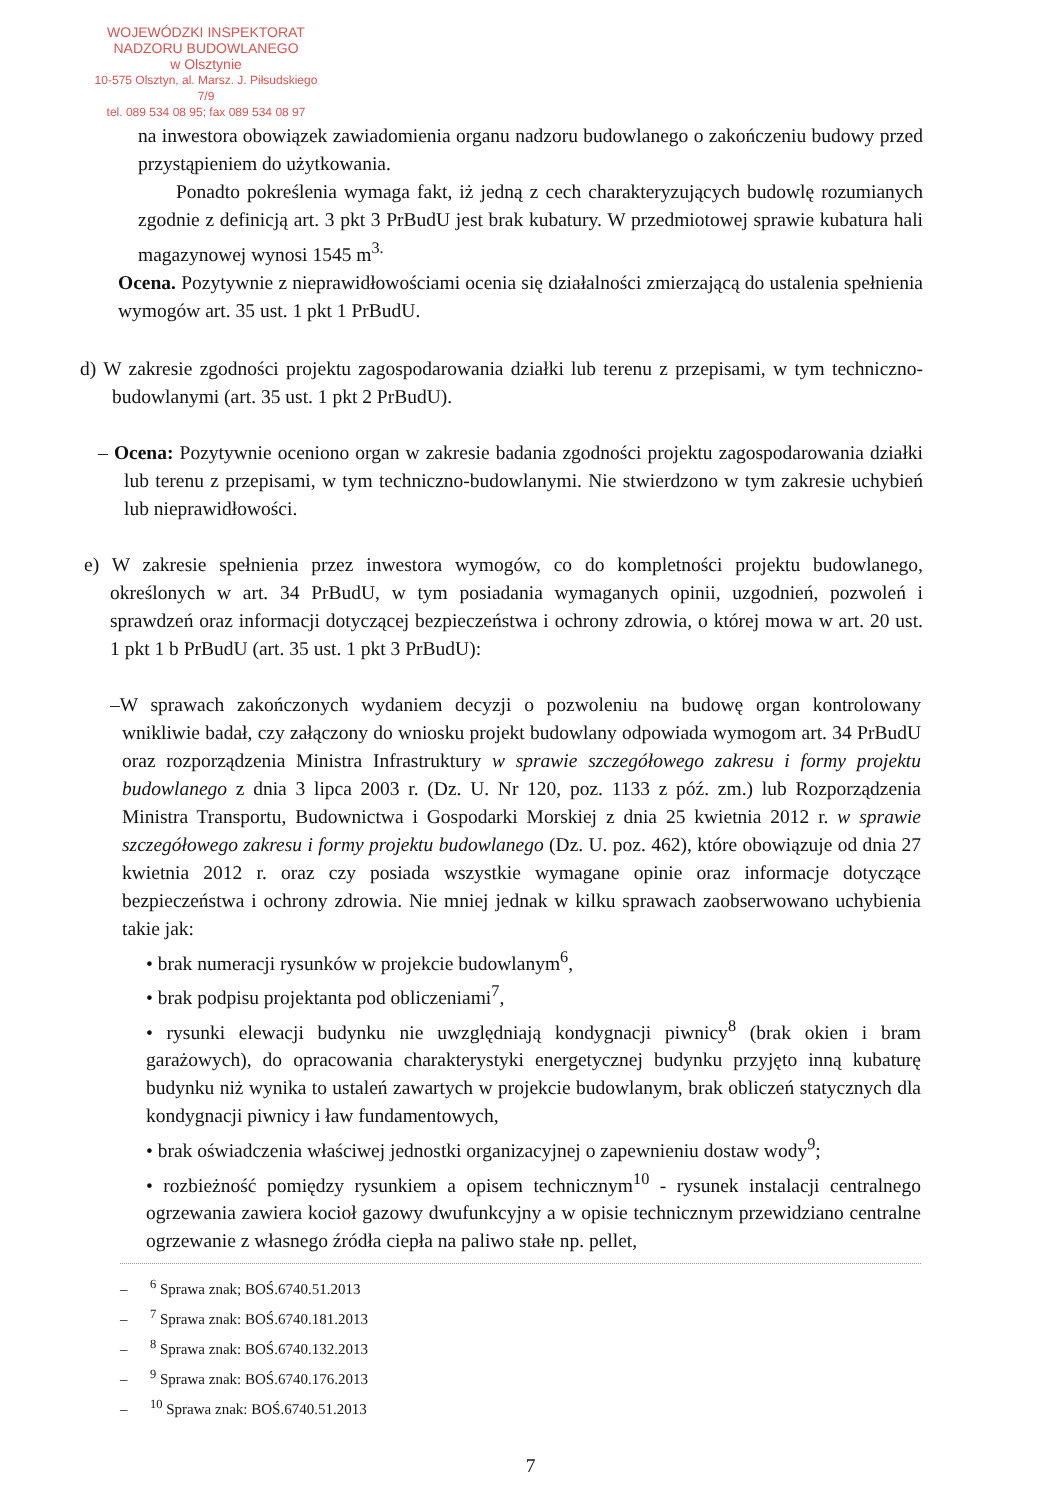WOJEWÓDZKI INSPEKTORAT
NADZORU BUDOWLANEGO
w Olsztynie
10-575 Olsztyn, al. Marsz. J. Piłsudskiego 7/9
tel. 089 534 08 95; fax 089 534 08 97
na inwestora obowiązek zawiadomienia organu nadzoru budowlanego o zakończeniu budowy przed przystąpieniem do użytkowania.
Ponadto pokreślenia wymaga fakt, iż jedną z cech charakteryzujących budowlę rozumianych zgodnie z definicją art. 3 pkt 3 PrBudU jest brak kubatury. W przedmiotowej sprawie kubatura hali magazynowej wynosi 1545 m<sup>3.</sup>
Ocena. Pozytywnie z nieprawidłowościami ocenia się działalności zmierzającą do ustalenia spełnienia wymogów art. 35 ust. 1 pkt 1 PrBudU.
d) W zakresie zgodności projektu zagospodarowania działki lub terenu z przepisami, w tym techniczno-budowlanymi (art. 35 ust. 1 pkt 2 PrBudU).
– Ocena: Pozytywnie oceniono organ w zakresie badania zgodności projektu zagospodarowania działki lub terenu z przepisami, w tym techniczno-budowlanymi. Nie stwierdzono w tym zakresie uchybień lub nieprawidłowości.
e) W zakresie spełnienia przez inwestora wymogów, co do kompletności projektu budowlanego, określonych w art. 34 PrBudU, w tym posiadania wymaganych opinii, uzgodnień, pozwoleń i sprawdzeń oraz informacji dotyczącej bezpieczeństwa i ochrony zdrowia, o której mowa w art. 20 ust. 1 pkt 1 b PrBudU (art. 35 ust. 1 pkt 3 PrBudU):
–W sprawach zakończonych wydaniem decyzji o pozwoleniu na budowę organ kontrolowany wnikliwie badał, czy załączony do wniosku projekt budowlany odpowiada wymogom art. 34 PrBudU oraz rozporządzenia Ministra Infrastruktury w sprawie szczegółowego zakresu i formy projektu budowlanego z dnia 3 lipca 2003 r. (Dz. U. Nr 120, poz. 1133 z póź. zm.) lub Rozporządzenia Ministra Transportu, Budownictwa i Gospodarki Morskiej z dnia 25 kwietnia 2012 r. w sprawie szczegółowego zakresu i formy projektu budowlanego (Dz. U. poz. 462), które obowiązuje od dnia 27 kwietnia 2012 r. oraz czy posiada wszystkie wymagane opinie oraz informacje dotyczące bezpieczeństwa i ochrony zdrowia. Nie mniej jednak w kilku sprawach zaobserwowano uchybienia takie jak:
• brak numeracji rysunków w projekcie budowlanym<sup>6</sup>,
• brak podpisu projektanta pod obliczeniami<sup>7</sup>,
• rysunki elewacji budynku nie uwzględniają kondygnacji piwnicy<sup>8</sup> (brak okien i bram garażowych), do opracowania charakterystyki energetycznej budynku przyjęto inną kubaturę budynku niż wynika to ustaleń zawartych w projekcie budowlanym, brak obliczeń statycznych dla kondygnacji piwnicy i ław fundamentowych,
• brak oświadczenia właściwej jednostki organizacyjnej o zapewnieniu dostaw wody<sup>9</sup>;
• rozbieżność pomiędzy rysunkiem a opisem technicznym<sup>10</sup> - rysunek instalacji centralnego ogrzewania zawiera kocioł gazowy dwufunkcyjny a w opisie technicznym przewidziano centralne ogrzewanie z własnego źródła ciepła na paliwo stałe np. pellet,
– <sup>6</sup> Sprawa znak; BOŚ.6740.51.2013
– <sup>7</sup> Sprawa znak: BOŚ.6740.181.2013
– <sup>8</sup> Sprawa znak: BOŚ.6740.132.2013
– <sup>9</sup> Sprawa znak: BOŚ.6740.176.2013
– <sup>10</sup> Sprawa znak: BOŚ.6740.51.2013
7